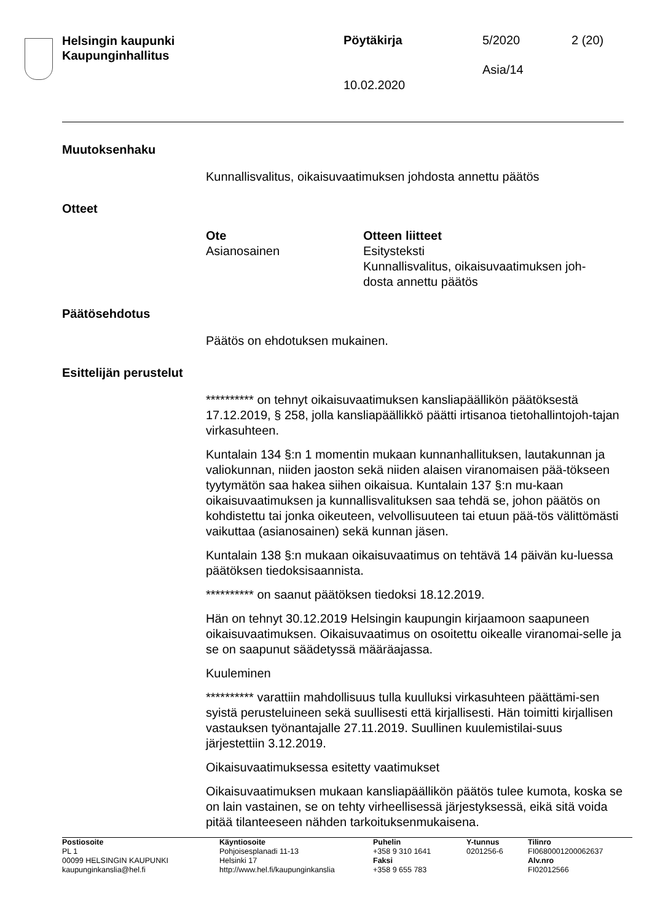Helsingin kaupunki
Kaupunginhallitus
Pöytäkirja 5/2020 2 (20)
Asia/14
10.02.2020
Muutoksenhaku
Kunnallisvalitus, oikaisuvaatimuksen johdosta annettu päätös
Otteet
| Ote | Otteen liitteet |
| --- | --- |
| Asianosainen | Esitysteksti Kunnallisvalitus, oikaisuvaatimuksen joh- dosta annettu päätös |
Päätösehdotus
Päätös on ehdotuksen mukainen.
Esittelijän perustelut
********** on tehnyt oikaisuvaatimuksen kansliapäällikön päätöksestä 17.12.2019, § 258, jolla kansliapäällikkö päätti irtisanoa tietohallintojoh-tajan virkasuhteen.
Kuntalain 134 §:n 1 momentin mukaan kunnanhallituksen, lautakunnan ja valiokunnan, niiden jaoston sekä niiden alaisen viranomaisen pää-tökseen tyytymätön saa hakea siihen oikaisua. Kuntalain 137 §:n mu-kaan oikaisuvaatimuksen ja kunnallisvalituksen saa tehdä se, johon päätös on kohdistettu tai jonka oikeuteen, velvollisuuteen tai etuun pää-tös välittömästi vaikuttaa (asianosainen) sekä kunnan jäsen.
Kuntalain 138 §:n mukaan oikaisuvaatimus on tehtävä 14 päivän ku-luessa päätöksen tiedoksisaannista.
********** on saanut päätöksen tiedoksi 18.12.2019.
Hän on tehnyt 30.12.2019 Helsingin kaupungin kirjaamoon saapuneen oikaisuvaatimuksen. Oikaisuvaatimus on osoitettu oikealle viranomai-selle ja se on saapunut säädetyssä määräajassa.
Kuuleminen
********** varattiin mahdollisuus tulla kuulluksi virkasuhteen päättämi-sen syistä perusteluineen sekä suullisesti että kirjallisesti. Hän toimitti kirjallisen vastauksen työnantajalle 27.11.2019. Suullinen kuulemistilai-suus järjestettiin 3.12.2019.
Oikaisuvaatimuksessa esitetty vaatimukset
Oikaisuvaatimuksen mukaan kansliapäällikön päätös tulee kumota, koska se on lain vastainen, se on tehty virheellisessä järjestyksessä, eikä sitä voida pitää tilanteeseen nähden tarkoituksenmukaisena.
| Postiosoite PL 1 00099 HELSINGIN KAUPUNKI kaupunginkanslia@hel.fi | Käyntiosoite Pohjoisesplanadi 11-13 Helsinki 17 http://www.hel.fi/kaupunginkanslia | Puhelin +358 9 310 1641 Faksi +358 9 655 783 | Y-tunnus 0201256-6 | Tilinro FI0680001200062637 Alv.nro FI02012566 |